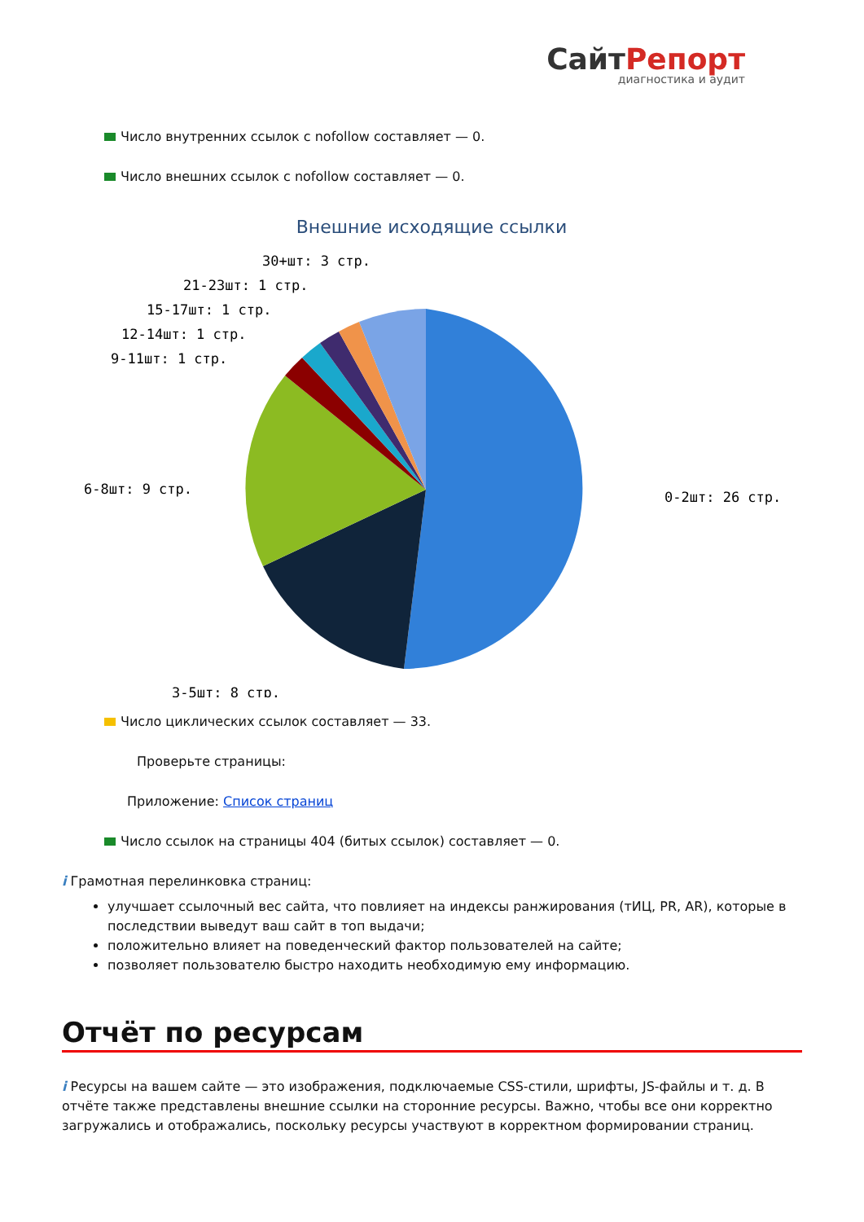СайтРепорт
диагностика и аудит
Число внутренних ссылок с nofollow составляет — 0.
Число внешних ссылок с nofollow составляет — 0.
Внешние исходящие ссылки
0-2шт: 26 стр.
3-5шт: 8 стр.
6-8шт: 9 стр.
9-11шт: 1 стр.
12-14шт: 1 стр.
15-17шт: 1 стр.
21-23шт: 1 стр.
30+шт: 3 стр.
Число циклических ссылок составляет — 33.
Проверьте страницы:
Приложение: Список страниц
Число ссылок на страницы 404 (битых ссылок) составляет — 0.
i Грамотная перелинковка страниц:
улучшает ссылочный вес сайта, что повлияет на индексы ранжирования (тИЦ, PR, AR), которые в последствии выведут ваш сайт в топ выдачи;
положительно влияет на поведенческий фактор пользователей на сайте;
позволяет пользователю быстро находить необходимую ему информацию.
Отчёт по ресурсам
i Ресурсы на вашем сайте — это изображения, подключаемые CSS-стили, шрифты, JS-файлы и т. д. В отчёте также представлены внешние ссылки на сторонние ресурсы. Важно, чтобы все они корректно загружались и отображались, поскольку ресурсы участвуют в корректном формировании страниц.